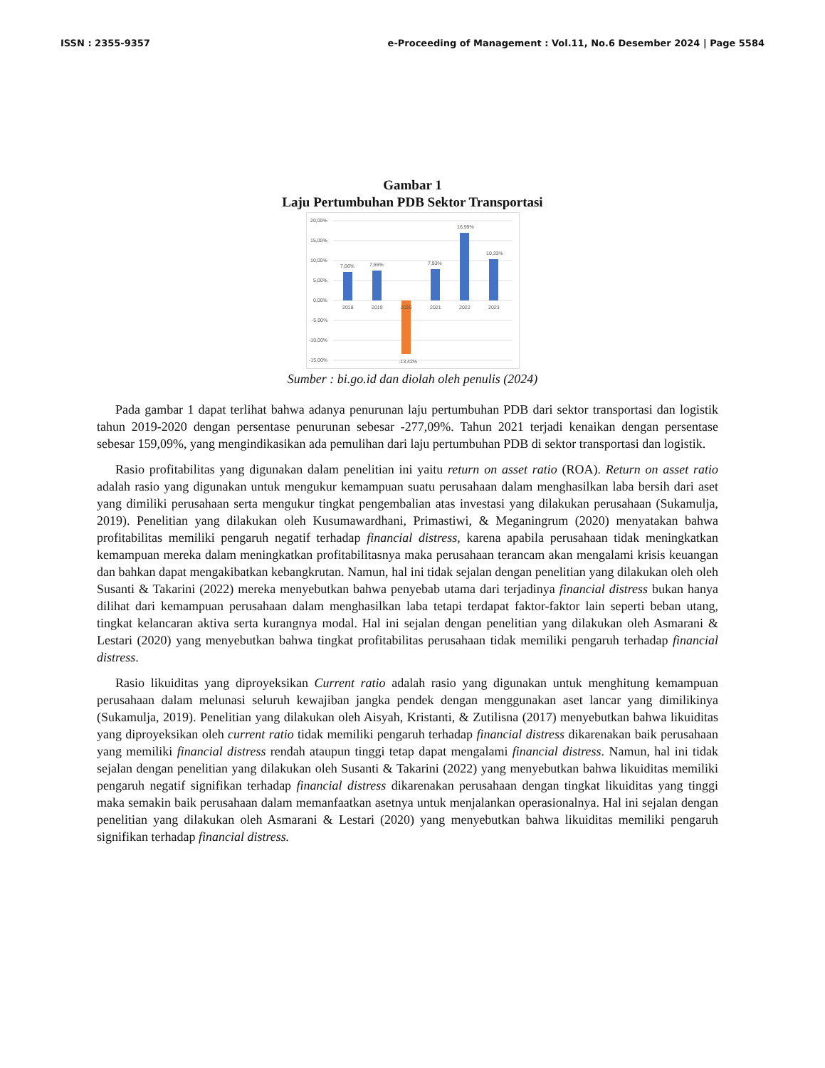ISSN : 2355-9357 e-Proceeding of Management : Vol.11, No.6 Desember 2024 | Page 5584
Gambar 1
Laju Pertumbuhan PDB Sektor Transportasi
20,00%
15,00%
10,00%
5,00%
0,00%
-5,00%
-10,00%
-15,00%
7,06%
7,55%
-13,42%
7,93%
16,99%
10,33%
2018
2019
2020
2021
2022
2023
Sumber : bi.go.id dan diolah oleh penulis (2024)
Pada gambar 1 dapat terlihat bahwa adanya penurunan laju pertumbuhan PDB dari sektor transportasi dan logistik tahun 2019-2020 dengan persentase penurunan sebesar -277,09%. Tahun 2021 terjadi kenaikan dengan persentase sebesar 159,09%, yang mengindikasikan ada pemulihan dari laju pertumbuhan PDB di sektor transportasi dan logistik.
Rasio profitabilitas yang digunakan dalam penelitian ini yaitu return on asset ratio (ROA). Return on asset ratio adalah rasio yang digunakan untuk mengukur kemampuan suatu perusahaan dalam menghasilkan laba bersih dari aset yang dimiliki perusahaan serta mengukur tingkat pengembalian atas investasi yang dilakukan perusahaan (Sukamulja, 2019). Penelitian yang dilakukan oleh Kusumawardhani, Primastiwi, & Meganingrum (2020) menyatakan bahwa profitabilitas memiliki pengaruh negatif terhadap financial distress, karena apabila perusahaan tidak meningkatkan kemampuan mereka dalam meningkatkan profitabilitasnya maka perusahaan terancam akan mengalami krisis keuangan dan bahkan dapat mengakibatkan kebangkrutan. Namun, hal ini tidak sejalan dengan penelitian yang dilakukan oleh oleh Susanti & Takarini (2022) mereka menyebutkan bahwa penyebab utama dari terjadinya financial distress bukan hanya dilihat dari kemampuan perusahaan dalam menghasilkan laba tetapi terdapat faktor-faktor lain seperti beban utang, tingkat kelancaran aktiva serta kurangnya modal. Hal ini sejalan dengan penelitian yang dilakukan oleh Asmarani & Lestari (2020) yang menyebutkan bahwa tingkat profitabilitas perusahaan tidak memiliki pengaruh terhadap financial distress.
Rasio likuiditas yang diproyeksikan Current ratio adalah rasio yang digunakan untuk menghitung kemampuan perusahaan dalam melunasi seluruh kewajiban jangka pendek dengan menggunakan aset lancar yang dimilikinya (Sukamulja, 2019). Penelitian yang dilakukan oleh Aisyah, Kristanti, & Zutilisna (2017) menyebutkan bahwa likuiditas yang diproyeksikan oleh current ratio tidak memiliki pengaruh terhadap financial distress dikarenakan baik perusahaan yang memiliki financial distress rendah ataupun tinggi tetap dapat mengalami financial distress. Namun, hal ini tidak sejalan dengan penelitian yang dilakukan oleh Susanti & Takarini (2022) yang menyebutkan bahwa likuiditas memiliki pengaruh negatif signifikan terhadap financial distress dikarenakan perusahaan dengan tingkat likuiditas yang tinggi maka semakin baik perusahaan dalam memanfaatkan asetnya untuk menjalankan operasionalnya. Hal ini sejalan dengan penelitian yang dilakukan oleh Asmarani & Lestari (2020) yang menyebutkan bahwa likuiditas memiliki pengaruh signifikan terhadap financial distress.